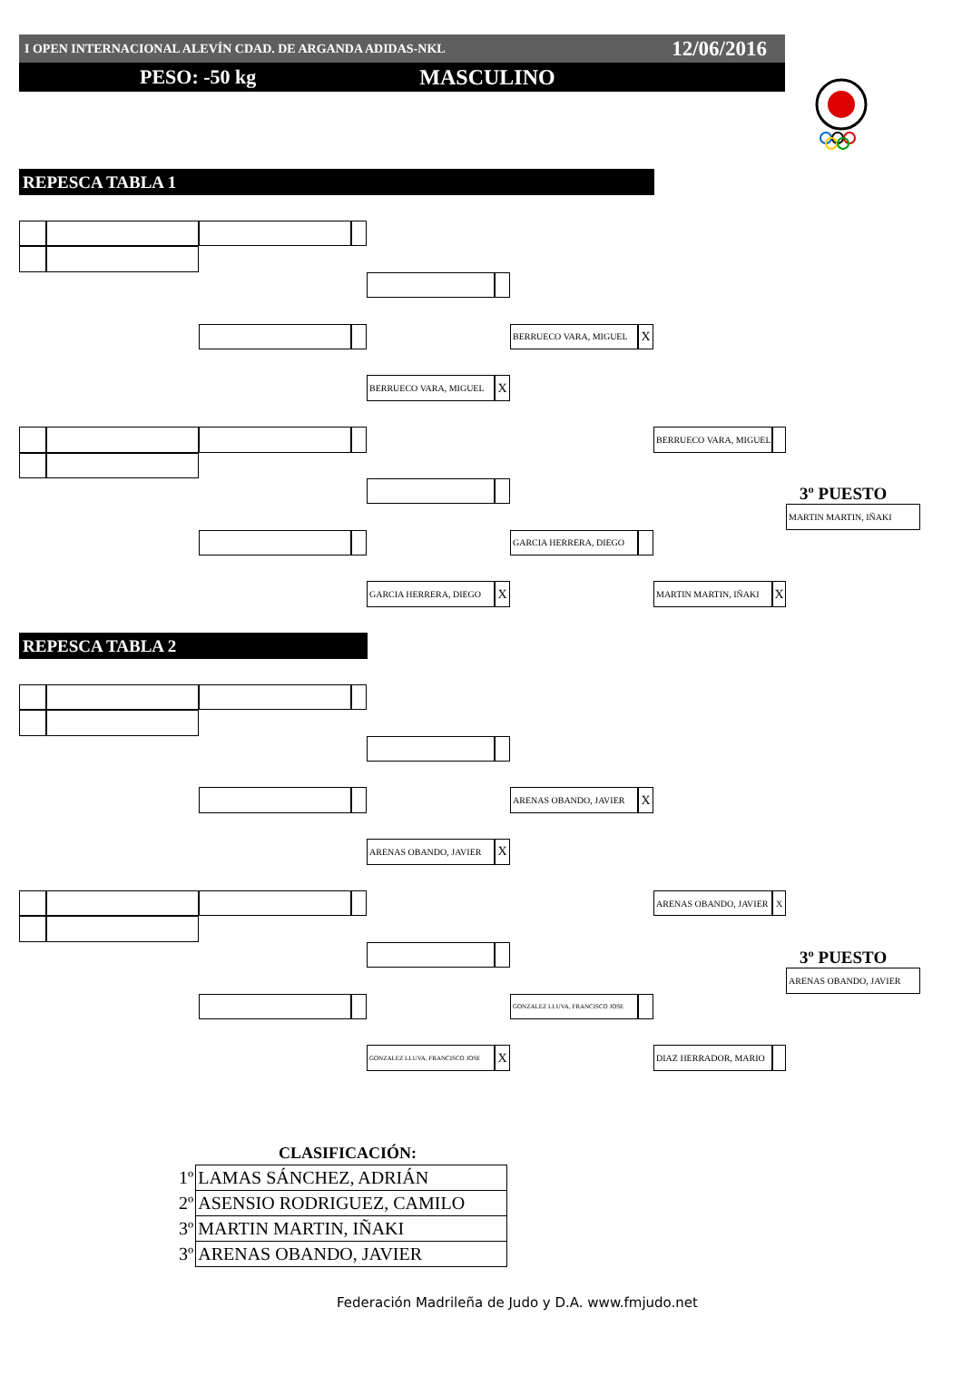I OPEN INTERNACIONAL ALEVÍN CDAD. DE ARGANDA ADIDAS-NKL 12/06/2016
PESO: -50 kg MASCULINO
REPESCA TABLA 1
BERRUECO VARA, MIGUEL
X
BERRUECO VARA, MIGUEL
X
BERRUECO VARA, MIGUEL
3º PUESTO
MARTIN MARTIN, IÑAKI
GARCIA HERRERA, DIEGO
GARCIA HERRERA, DIEGO
X
MARTIN MARTIN, IÑAKI
X
REPESCA TABLA 2
ARENAS OBANDO, JAVIER
X
ARENAS OBANDO, JAVIER
X
ARENAS OBANDO, JAVIER
X
3º PUESTO
ARENAS OBANDO, JAVIER
GONZALEZ LLUVA, FRANCISCO JOSE
GONZALEZ LLUVA, FRANCISCO JOSE
X
DIAZ HERRADOR, MARIO
CLASIFICACIÓN:
| 1º | LAMAS SÁNCHEZ, ADRIÁN |
| 2º | ASENSIO RODRIGUEZ, CAMILO |
| 3º | MARTIN MARTIN, IÑAKI |
| 3º | ARENAS OBANDO, JAVIER |
Federación Madrileña de Judo y D.A. www.fmjudo.net